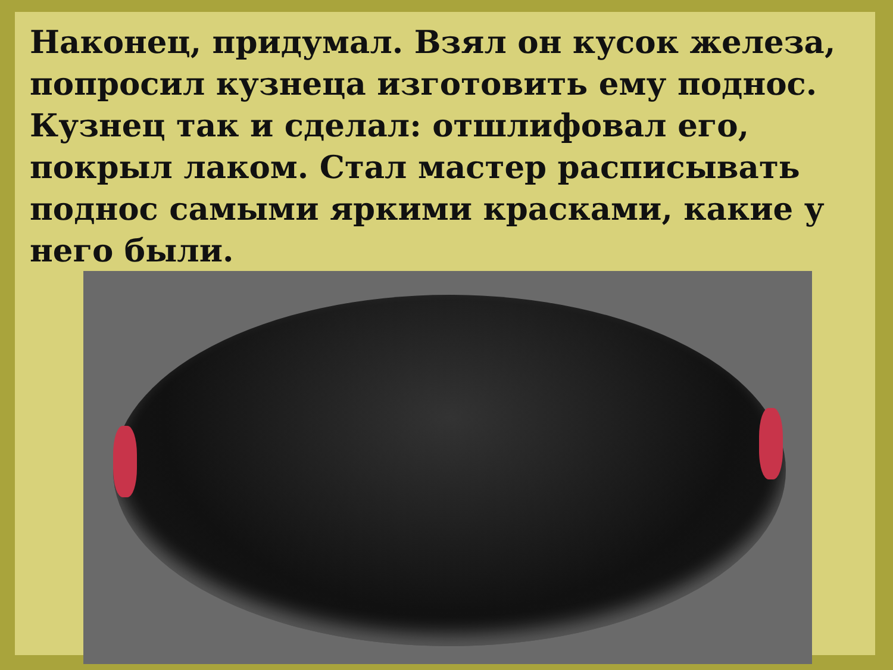Наконец, придумал. Взял он кусок железа, попросил кузнеца изготовить ему поднос. Кузнец так и сделал: отшлифовал его, покрыл лаком. Стал мастер расписывать поднос самыми яркими красками, какие у него были.